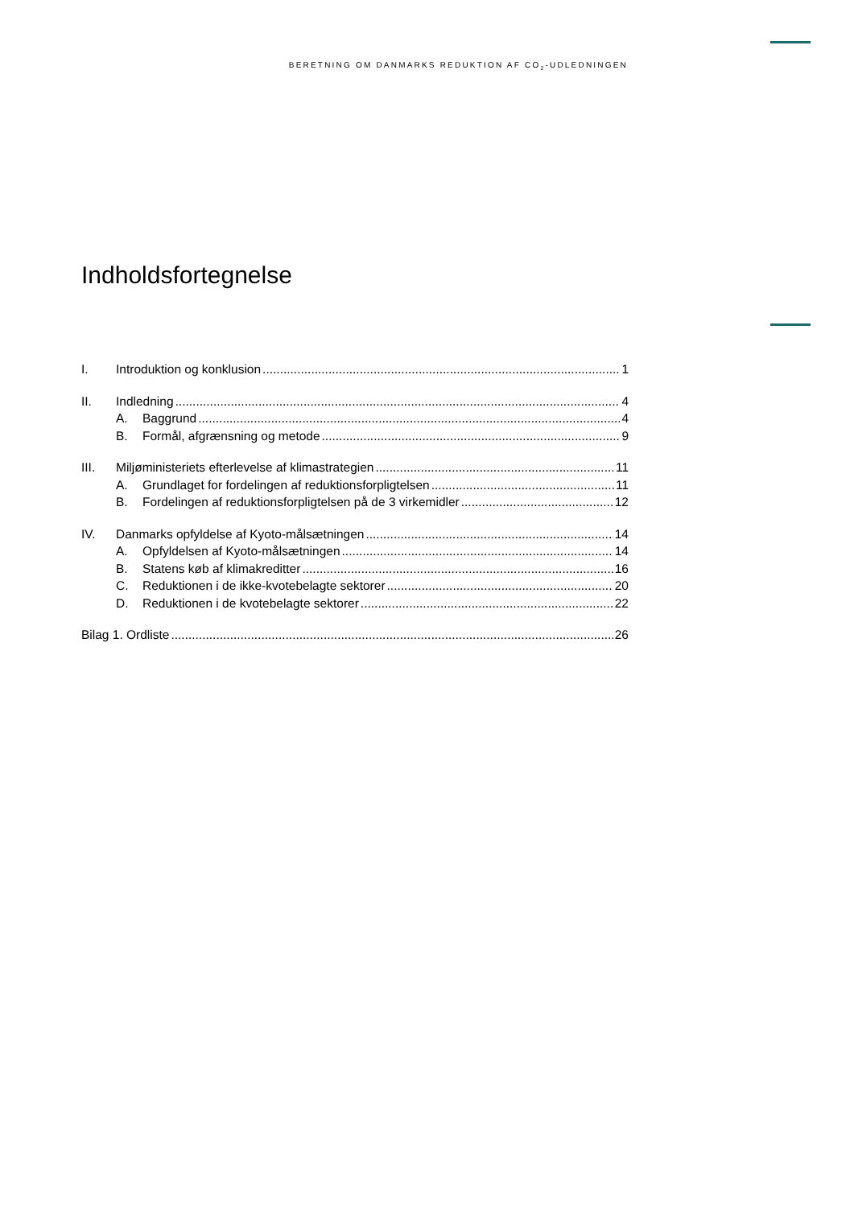BERETNING OM DANMARKS REDUKTION AF CO<sub>2</sub>-UDLEDNINGEN
Indholdsfortegnelse
I. Introduktion og konklusion 1
II. Indledning 4
A. Baggrund 4
B. Formål, afgrænsning og metode 9
III. Miljøministeriets efterlevelse af klimastrategien 11
A. Grundlaget for fordelingen af reduktionsforpligtelsen 11
B. Fordelingen af reduktionsforpligtelsen på de 3 virkemidler 12
IV. Danmarks opfyldelse af Kyoto-målsætningen 14
A. Opfyldelsen af Kyoto-målsætningen 14
B. Statens køb af klimakreditter 16
C. Reduktionen i de ikke-kvotebelagte sektorer 20
D. Reduktionen i de kvotebelagte sektorer 22
Bilag 1. Ordliste 26